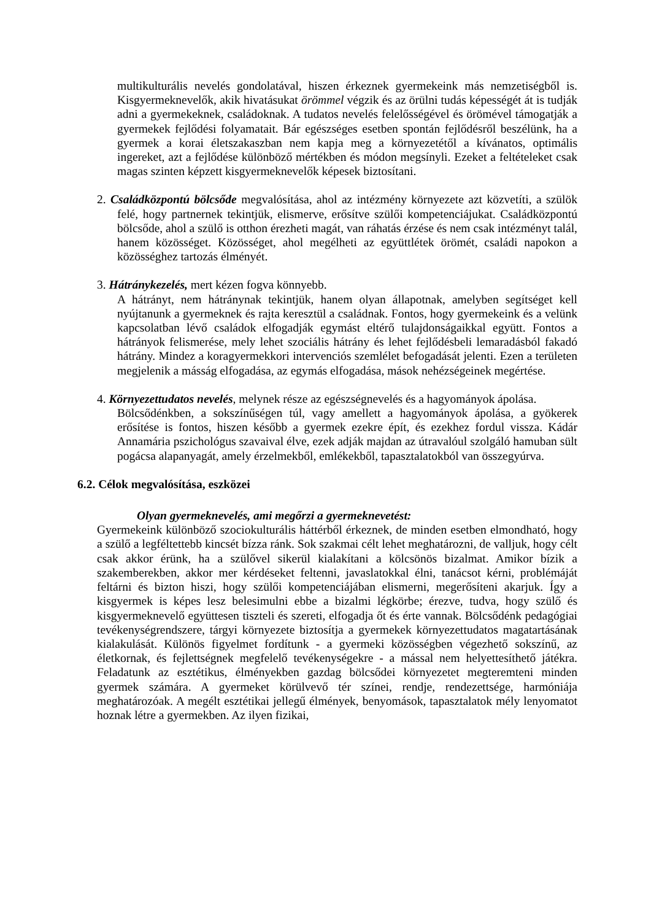multikulturális nevelés gondolatával, hiszen érkeznek gyermekeink más nemzetiségből is. Kisgyermeknevelők, akik hivatásukat örömmel végzik és az örülni tudás képességét át is tudják adni a gyermekeknek, családoknak. A tudatos nevelés felelősségével és örömével támogatják a gyermekek fejlődési folyamatait. Bár egészséges esetben spontán fejlődésről beszélünk, ha a gyermek a korai életszakaszban nem kapja meg a környezetétől a kívánatos, optimális ingereket, azt a fejlődése különböző mértékben és módon megsínyli. Ezeket a feltételeket csak magas szinten képzett kisgyermeknevelők képesek biztosítani.
2. Családközpontú bölcsőde megvalósítása, ahol az intézmény környezete azt közvetíti, a szülök felé, hogy partnernek tekintjük, elismerve, erősítve szülői kompetenciájukat. Családközpontú bölcsőde, ahol a szülő is otthon érezheti magát, van ráhatás érzése és nem csak intézményt talál, hanem közösséget. Közösséget, ahol megélheti az együttlétek örömét, családi napokon a közösséghez tartozás élményét.
3. Hátránykezelés, mert kézen fogva könnyebb.
A hátrányt, nem hátránynak tekintjük, hanem olyan állapotnak, amelyben segítséget kell nyújtanunk a gyermeknek és rajta keresztül a családnak. Fontos, hogy gyermekeink és a velünk kapcsolatban lévő családok elfogadják egymást eltérő tulajdonságaikkal együtt. Fontos a hátrányok felismerése, mely lehet szociális hátrány és lehet fejlődésbeli lemaradásból fakadó hátrány. Mindez a koragyermekkori intervenciós szemlélet befogadását jelenti. Ezen a területen megjelenik a másság elfogadása, az egymás elfogadása, mások nehézségeinek megértése.
4. Környezettudatos nevelés, melynek része az egészségnevelés és a hagyományok ápolása.
Bölcsődénkben, a sokszínűségen túl, vagy amellett a hagyományok ápolása, a gyökerek erősítése is fontos, hiszen később a gyermek ezekre épít, és ezekhez fordul vissza. Kádár Annamária pszichológus szavaival élve, ezek adják majdan az útravalóul szolgáló hamuban sült pogácsa alapanyagát, amely érzelmekből, emlékekből, tapasztalatokból van összegyúrva.
6.2. Célok megvalósítása, eszközei
Olyan gyermeknevelés, ami megőrzi a gyermeknevetést:
Gyermekeink különböző szociokulturális háttérből érkeznek, de minden esetben elmondható, hogy a szülő a legféltettebb kincsét bízza ránk. Sok szakmai célt lehet meghatározni, de valljuk, hogy célt csak akkor érünk, ha a szülővel sikerül kialakítani a kölcsönös bizalmat. Amikor bízik a szakemberekben, akkor mer kérdéseket feltenni, javaslatokkal élni, tanácsot kérni, problémáját feltárni és bizton hiszi, hogy szülői kompetenciájában elismerni, megerősíteni akarjuk. Így a kisgyermek is képes lesz belesimulni ebbe a bizalmi légkörbe; érezve, tudva, hogy szülő és kisgyermeknevelő együttesen tiszteli és szereti, elfogadja őt és érte vannak. Bölcsődénk pedagógiai tevékenységrendszere, tárgyi környezete biztosítja a gyermekek környezettudatos magatartásának kialakulását. Különös figyelmet fordítunk - a gyermeki közösségben végezhető sokszínű, az életkornak, és fejlettségnek megfelelő tevékenységekre - a mással nem helyettesíthető játékra. Feladatunk az esztétikus, élményekben gazdag bölcsődei környezetet megteremteni minden gyermek számára. A gyermeket körülvevő tér színei, rendje, rendezettsége, harmóniája meghatározóak. A megélt esztétikai jellegű élmények, benyomások, tapasztalatok mély lenyomatot hoznak létre a gyermekben. Az ilyen fizikai,